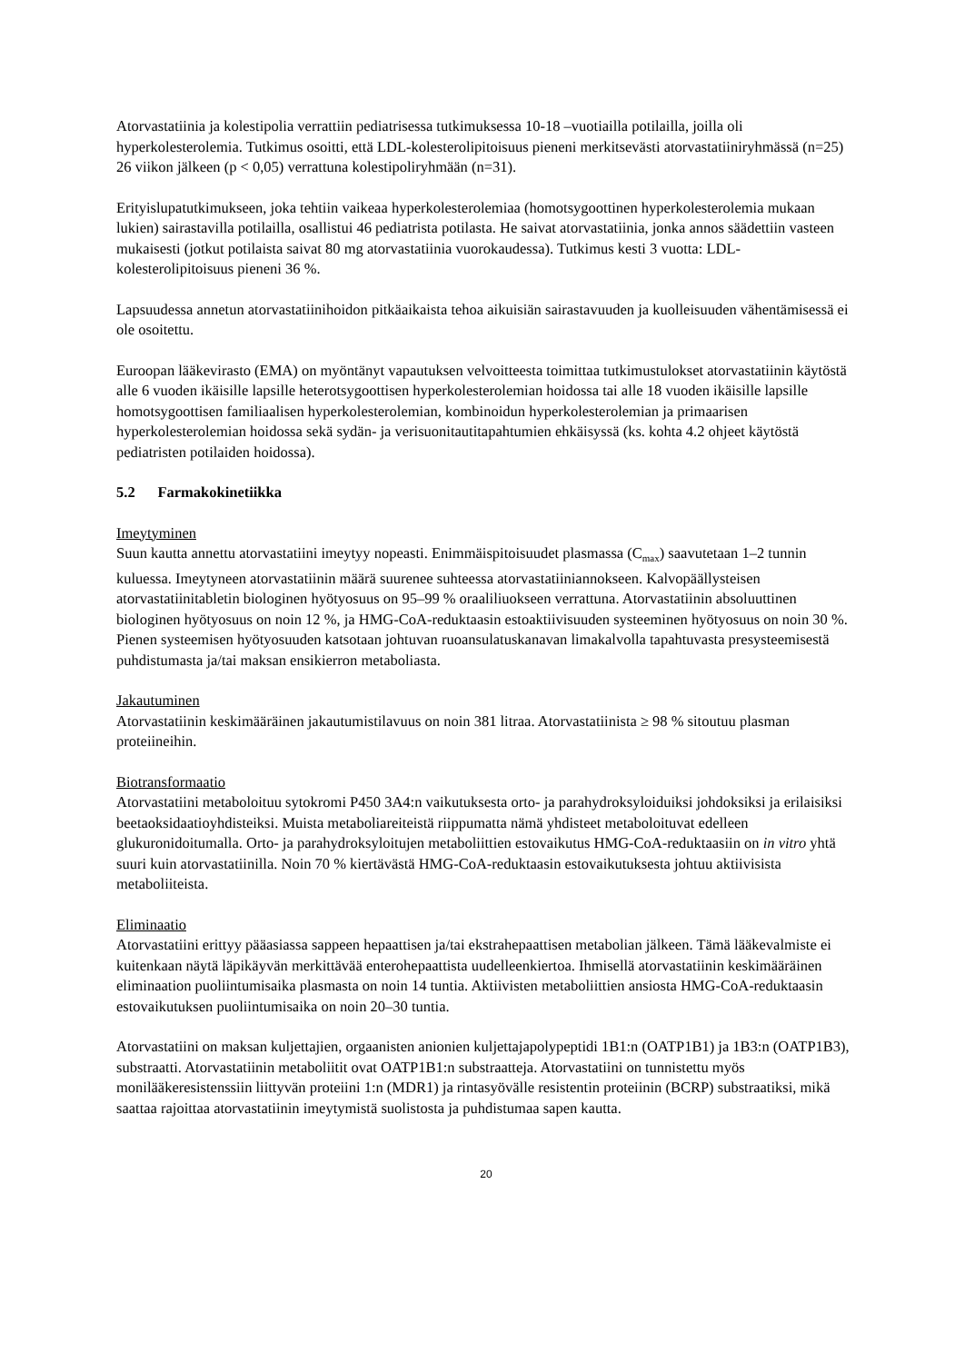Atorvastatiinia ja kolestipolia verrattiin pediatrisessa tutkimuksessa 10-18 –vuotiailla potilailla, joilla oli hyperkolesterolemia. Tutkimus osoitti, että LDL-kolesterolipitoisuus pieneni merkitsevästi atorvastatiiniryhmässä (n=25) 26 viikon jälkeen (p < 0,05) verrattuna kolestipoliryhmään (n=31).
Erityislupatutkimukseen, joka tehtiin vaikeaa hyperkolesterolemiaa (homotsygoottinen hyperkolesterolemia mukaan lukien) sairastavilla potilailla, osallistui 46 pediatrista potilasta. He saivat atorvastatiinia, jonka annos säädettiin vasteen mukaisesti (jotkut potilaista saivat 80 mg atorvastatiinia vuorokaudessa). Tutkimus kesti 3 vuotta: LDL-kolesterolipitoisuus pieneni 36 %.
Lapsuudessa annetun atorvastatiinihoidon pitkäaikaista tehoa aikuisiän sairastavuuden ja kuolleisuuden vähentämisessä ei ole osoitettu.
Euroopan lääkevirasto (EMA) on myöntänyt vapautuksen velvoitteesta toimittaa tutkimustulokset atorvastatiinin käytöstä alle 6 vuoden ikäisille lapsille heterotsygoottisen hyperkolesterolemian hoidossa tai alle 18 vuoden ikäisille lapsille homotsygoottisen familiaalisen hyperkolesterolemian, kombinoidun hyperkolesterolemian ja primaarisen hyperkolesterolemian hoidossa sekä sydän- ja verisuonitautitapahtumien ehkäisyssä (ks. kohta 4.2 ohjeet käytöstä pediatristen potilaiden hoidossa).
5.2 Farmakokinetiikka
Imeytyminen
Suun kautta annettu atorvastatiini imeytyy nopeasti. Enimmäispitoisuudet plasmassa (C<sub>max</sub>) saavutetaan 1–2 tunnin kuluessa. Imeytyneen atorvastatiinin määrä suurenee suhteessa atorvastatiiniannokseen. Kalvopäällysteisen atorvastatiinitabletin biologinen hyötyosuus on 95–99 % oraaliliuokseen verrattuna. Atorvastatiinin absoluuttinen biologinen hyötyosuus on noin 12 %, ja HMG-CoA-reduktaasin estoaktiivisuuden systeeminen hyötyosuus on noin 30 %. Pienen systeemisen hyötyosuuden katsotaan johtuvan ruoansulatuskanavan limakalvolla tapahtuvasta presysteemisestä puhdistumasta ja/tai maksan ensikierron metaboliasta.
Jakautuminen
Atorvastatiinin keskimääräinen jakautumistilavuus on noin 381 litraa. Atorvastatiinista ≥ 98 % sitoutuu plasman proteiineihin.
Biotransformaatio
Atorvastatiini metaboloituu sytokromi P450 3A4:n vaikutuksesta orto- ja parahydroksyloiduiksi johdoksiksi ja erilaisiksi beetaoksidaatioyhdisteiksi. Muista metaboliareiteistä riippumatta nämä yhdisteet metaboloituvat edelleen glukuronidoitumalla. Orto- ja parahydroksyloitujen metaboliittien estovaikutus HMG-CoA-reduktaasiin on in vitro yhtä suuri kuin atorvastatiinilla. Noin 70 % kiertävästä HMG-CoA-reduktaasin estovaikutuksesta johtuu aktiivisista metaboliiteista.
Eliminaatio
Atorvastatiini erittyy pääasiassa sappeen hepaattisen ja/tai ekstrahepaattisen metabolian jälkeen. Tämä lääkevalmiste ei kuitenkaan näytä läpikäyvän merkittävää enterohepaattista uudelleenkiertoa. Ihmisellä atorvastatiinin keskimääräinen eliminaation puoliintumisaika plasmasta on noin 14 tuntia. Aktiivisten metaboliittien ansiosta HMG-CoA-reduktaasin estovaikutuksen puoliintumisaika on noin 20–30 tuntia.
Atorvastatiini on maksan kuljettajien, orgaanisten anionien kuljettajapolypeptidi 1B1:n (OATP1B1) ja 1B3:n (OATP1B3), substraatti. Atorvastatiinin metaboliitit ovat OATP1B1:n substraatteja. Atorvastatiini on tunnistettu myös monilääkeresistenssiin liittyvän proteiini 1:n (MDR1) ja rintasyövälle resistentin proteiinin (BCRP) substraatiksi, mikä saattaa rajoittaa atorvastatiinin imeytymistä suolistosta ja puhdistumaa sapen kautta.
20